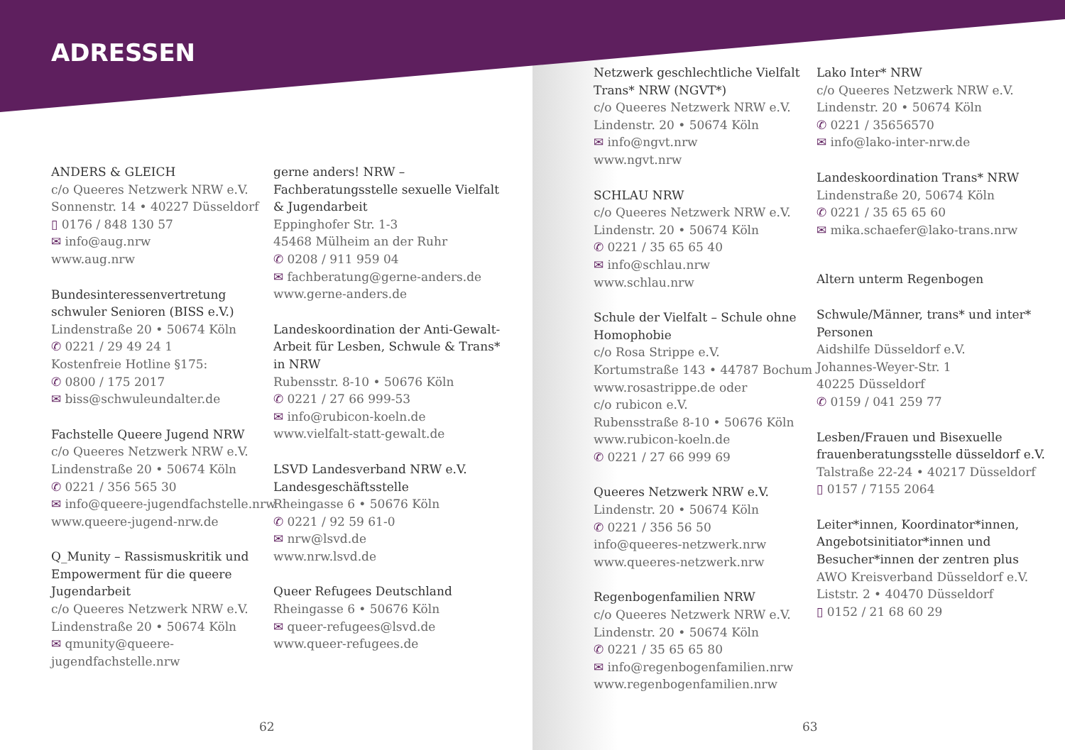ADRESSEN
ANDERS & GLEICH
c/o Queeres Netzwerk NRW e.V.
Sonnenstr. 14 • 40227 Düsseldorf
▯ 0176 / 848 130 57
✉ info@aug.nrw
www.aug.nrw
Bundesinteressenvertretung schwuler Senioren (BISS e.V.)
Lindenstraße 20 • 50674 Köln
✆ 0221 / 29 49 24 1
Kostenfreie Hotline §175:
✆ 0800 / 175 2017
✉ biss@schwuleundalter.de
Fachstelle Queere Jugend NRW
c/o Queeres Netzwerk NRW e.V.
Lindenstraße 20 • 50674 Köln
✆ 0221 / 356 565 30
✉ info@queere-jugendfachstelle.nrw
www.queere-jugend-nrw.de
Q_Munity – Rassismuskritik und Empowerment für die queere Jugendarbeit
c/o Queeres Netzwerk NRW e.V.
Lindenstraße 20 • 50674 Köln
✉ qmunity@queere-jugendfachstelle.nrw
gerne anders! NRW – Fachberatungsstelle sexuelle Vielfalt & Jugendarbeit
Eppinghofer Str. 1-3
45468 Mülheim an der Ruhr
✆ 0208 / 911 959 04
✉ fachberatung@gerne-anders.de
www.gerne-anders.de
Landeskoordination der Anti-Gewalt-Arbeit für Lesben, Schwule & Trans* in NRW
Rubensstr. 8-10 • 50676 Köln
✆ 0221 / 27 66 999-53
✉ info@rubicon-koeln.de
www.vielfalt-statt-gewalt.de
LSVD Landesverband NRW e.V. Landesgeschäftsstelle
Rheingasse 6 • 50676 Köln
✆ 0221 / 92 59 61-0
✉ nrw@lsvd.de
www.nrw.lsvd.de
Queer Refugees Deutschland
Rheingasse 6 • 50676 Köln
✉ queer-refugees@lsvd.de
www.queer-refugees.de
62
Netzwerk geschlechtliche Vielfalt Trans* NRW (NGVT*)
c/o Queeres Netzwerk NRW e.V.
Lindenstr. 20 • 50674 Köln
✉ info@ngvt.nrw
www.ngvt.nrw
SCHLAU NRW
c/o Queeres Netzwerk NRW e.V.
Lindenstr. 20 • 50674 Köln
✆ 0221 / 35 65 65 40
✉ info@schlau.nrw
www.schlau.nrw
Schule der Vielfalt – Schule ohne Homophobie
c/o Rosa Strippe e.V.
Kortumstraße 143 • 44787 Bochum
www.rosastrippe.de oder
c/o rubicon e.V.
Rubensstraße 8-10 • 50676 Köln
www.rubicon-koeln.de
✆ 0221 / 27 66 999 69
Queeres Netzwerk NRW e.V.
Lindenstr. 20 • 50674 Köln
✆ 0221 / 356 56 50
info@queeres-netzwerk.nrw
www.queeres-netzwerk.nrw
Regenbogenfamilien NRW
c/o Queeres Netzwerk NRW e.V.
Lindenstr. 20 • 50674 Köln
✆ 0221 / 35 65 65 80
✉ info@regenbogenfamilien.nrw
www.regenbogenfamilien.nrw
Lako Inter* NRW
c/o Queeres Netzwerk NRW e.V.
Lindenstr. 20 • 50674 Köln
✆ 0221 / 35656570
✉ info@lako-inter-nrw.de
Landeskoordination Trans* NRW
Lindenstraße 20, 50674 Köln
✆ 0221 / 35 65 65 60
✉ mika.schaefer@lako-trans.nrw
Altern unterm Regenbogen
Schwule/Männer, trans* und inter* Personen
Aidshilfe Düsseldorf e.V.
Johannes-Weyer-Str. 1
40225 Düsseldorf
✆ 0159 / 041 259 77
Lesben/Frauen und Bisexuelle frauenberatungsstelle düsseldorf e.V.
Talstraße 22-24 • 40217 Düsseldorf
▯ 0157 / 7155 2064
Leiter*innen, Koordinator*innen, Angebotsinitiator*innen und Besucher*innen der zentren plus
AWO Kreisverband Düsseldorf e.V.
Liststr. 2 • 40470 Düsseldorf
▯ 0152 / 21 68 60 29
63